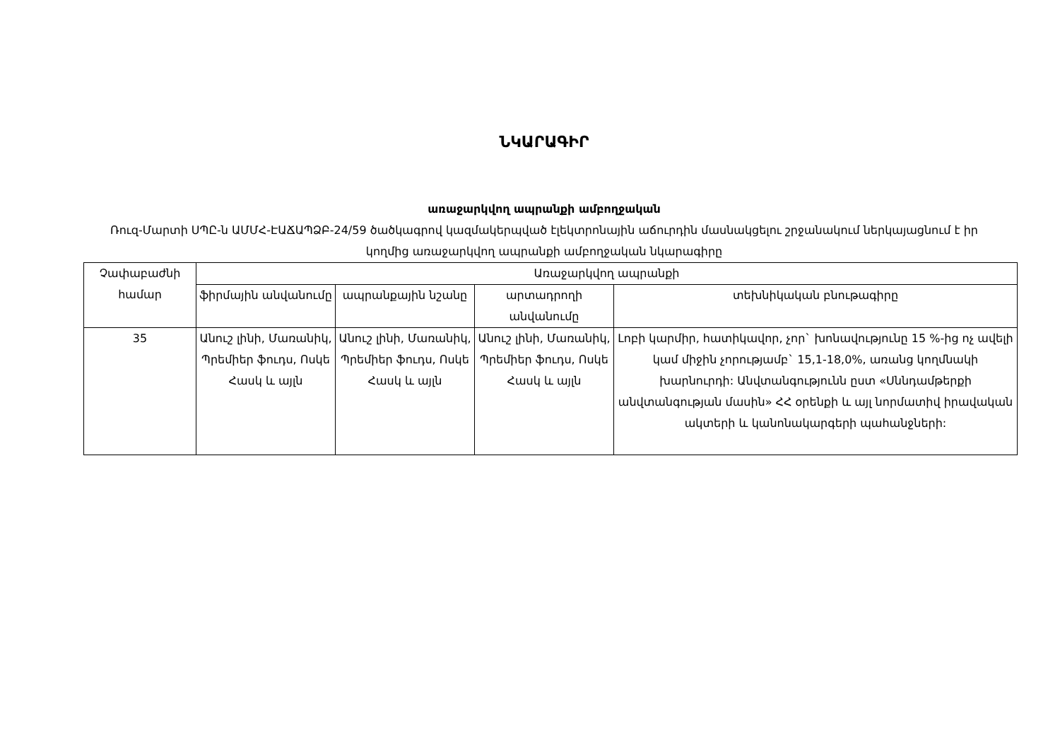ՆԿԱՐԱԳԻՐ
առաջարկվող ապրանքի ամբողջական
Ռուզ-Մարտի ՍՊԸ-ն ԱՄՄՀ-ԷԱՃԱՊՁԲ-24/59 ծածկագրով կազմակերպված էլեկտրոնային աճուրդին մասնակցելու շրջանակում ներկայացնում է իր կողմից առաջարկվող ապրանքի ամբողջական նկարագիրը
| Չափաբաժնի համար | Առաջարկվող ապրանքի | | | |
| --- | --- | --- | --- | --- |
| | ֆիրմային անվանումը | ապրանքային նշանը | արտադրողի անվանումը | տեխնիկական բնութագիրը |
| 35 | Անուշ լինի, Մառանիկ, Պրեմիեր ֆուդս, Ոսկե Հասկ և այլն | Անուշ լինի, Մառանիկ, Պրեմիեր ֆուդս, Ոսկե Հասկ և այլն | Անուշ լինի, Մառանիկ, Պրեմիեր ֆուդս, Ոսկե Հասկ և այլն | Լոբի կարմիր, հատիկավոր, չոր` խոնավությունը 15 %-ից ոչ ավելի կամ միջին չորությամբ` 15,1-18,0%, առանց կողմնակի խարնուրդի: Անվտանգությունն ըստ «Սննդամթերքի անվտանգության մասին» ՀՀ օրենքի և այլ նորմատիվ իրավական ակտերի և կանոնակարգերի պահանջների: |